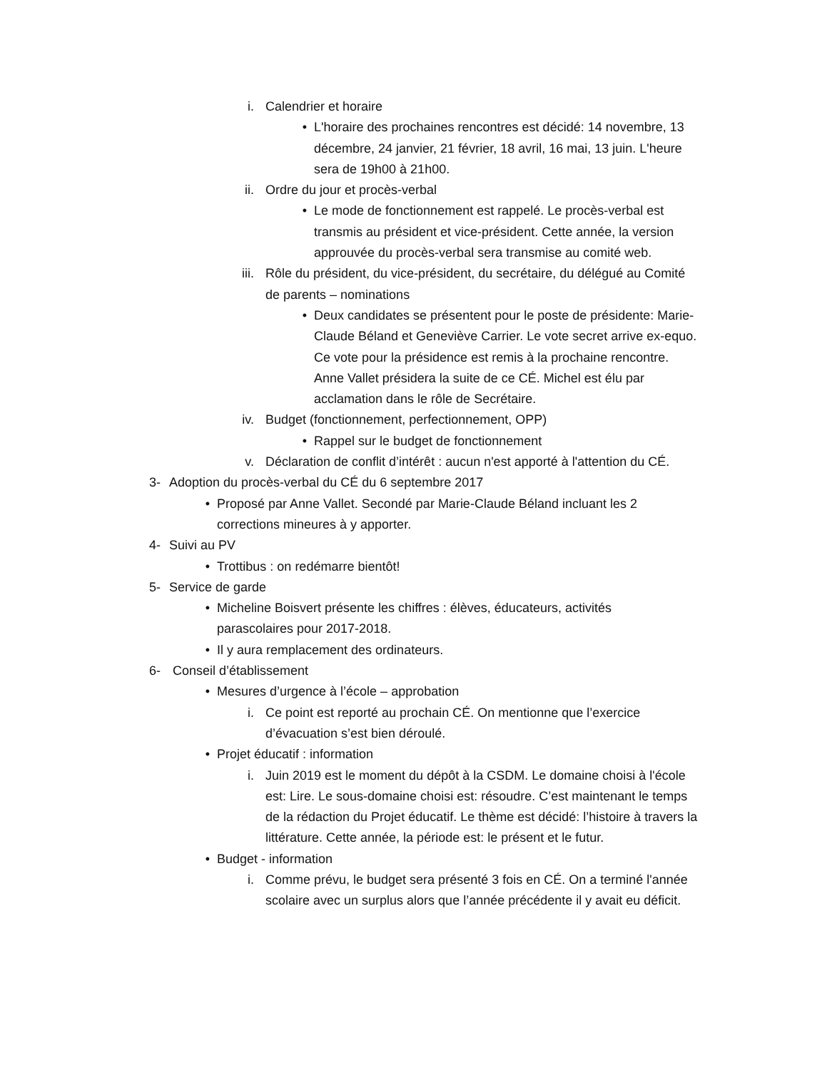i. Calendrier et horaire
• L'horaire des prochaines rencontres est décidé: 14 novembre, 13 décembre, 24 janvier, 21 février, 18 avril, 16 mai, 13 juin. L'heure sera de 19h00 à 21h00.
ii. Ordre du jour et procès-verbal
• Le mode de fonctionnement est rappelé. Le procès-verbal est transmis au président et vice-président. Cette année, la version approuvée du procès-verbal sera transmise au comité web.
iii. Rôle du président, du vice-président, du secrétaire, du délégué au Comité de parents – nominations
• Deux candidates se présentent pour le poste de présidente: Marie-Claude Béland et Geneviève Carrier. Le vote secret arrive ex-equo. Ce vote pour la présidence est remis à la prochaine rencontre. Anne Vallet présidera la suite de ce CÉ. Michel est élu par acclamation dans le rôle de Secrétaire.
iv. Budget (fonctionnement, perfectionnement, OPP)
• Rappel sur le budget de fonctionnement
v. Déclaration de conflit d’intérêt : aucun n'est apporté à l'attention du CÉ.
3- Adoption du procès-verbal du CÉ du 6 septembre 2017
• Proposé par Anne Vallet. Secondé par Marie-Claude Béland incluant les 2 corrections mineures à y apporter.
4- Suivi au PV
• Trottibus : on redémarre bientôt!
5- Service de garde
• Micheline Boisvert présente les chiffres : élèves, éducateurs, activités parascolaires pour 2017-2018.
• Il y aura remplacement des ordinateurs.
6- Conseil d’établissement
• Mesures d’urgence à l’école – approbation
i. Ce point est reporté au prochain CÉ. On mentionne que l’exercice d’évacuation s’est bien déroulé.
• Projet éducatif : information
i. Juin 2019 est le moment du dépôt à la CSDM. Le domaine choisi à l'école est: Lire. Le sous-domaine choisi est: résoudre. C’est maintenant le temps de la rédaction du Projet éducatif. Le thème est décidé: l’histoire à travers la littérature. Cette année, la période est: le présent et le futur.
• Budget - information
i. Comme prévu, le budget sera présenté 3 fois en CÉ. On a terminé l'année scolaire avec un surplus alors que l’année précédente il y avait eu déficit.